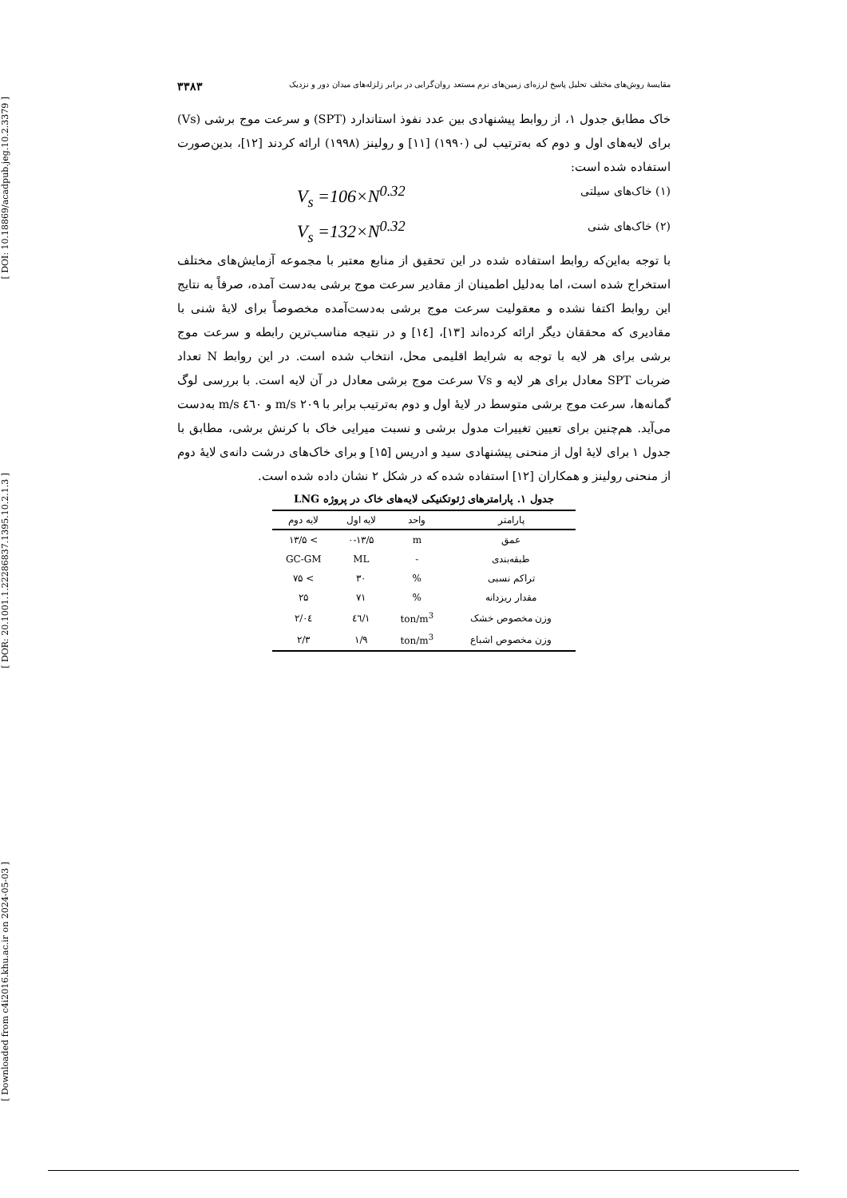[ DOI: 10.18869/acadpub.jeg.10.2.3379 ]
[ DOR: 20.1001.1.22286837.1395.10.2.1.3 ]
[ Downloaded from c4i2016.khu.ac.ir on 2024-05-03 ]
مقایسهٔ روش‌های مختلف تحلیل پاسخ لرزه‌ای زمین‌های نرم مستعد روان‌گرایی در برابر زلزله‌های میدان دور و نزدیک ۳۳۸۳
خاک مطابق جدول ۱، از روابط پیشنهادی بین عدد نفوذ استاندارد (SPT) و سرعت موج برشی (Vs) برای لایه‌های اول و دوم که به‌ترتیب لی (۱۹۹۰) [۱۱] و رولینز (۱۹۹۸) ارائه کردند [۱۲]، بدین‌صورت استفاده شده است:
(۱) خاک‌های سیلتی V<sub>s</sub> =106×N<sup>0.32</sup>
(۲) خاک‌های شنی V<sub>s</sub> =132×N<sup>0.32</sup>
با توجه به‌این‌که روابط استفاده شده در این تحقیق از منابع معتبر با مجموعه آزمایش‌های مختلف استخراج شده است، اما به‌دلیل اطمینان از مقادیر سرعت موج برشی به‌دست آمده، صرفاً به نتایج این روابط اکتفا نشده و معقولیت سرعت موج برشی به‌دست‌آمده مخصوصاً برای لایهٔ شنی با مقادیری که محققان دیگر ارائه کرده‌اند [۱۳]، [۱٤] و در نتیجه مناسب‌ترین رابطه و سرعت موج برشی برای هر لایه با توجه به شرایط اقلیمی محل، انتخاب شده است. در این روابط N تعداد ضربات SPT معادل برای هر لایه و Vs سرعت موج برشی معادل در آن لایه است. با بررسی لوگ گمانه‌ها، سرعت موج برشی متوسط در لایهٔ اول و دوم به‌ترتیب برابر با ۲۰۹ m/s و ٤٦۰ m/s به‌دست می‌آید. هم‌چنین برای تعیین تغییرات مدول برشی و نسبت میرایی خاک با کرنش برشی، مطابق با جدول ۱ برای لایهٔ اول از منحنی پیشنهادی سید و ادریس [۱۵] و برای خاک‌های درشت دانه‌ی لایهٔ دوم از منحنی رولینز و همکاران [۱۲] استفاده شده که در شکل ۲ نشان داده شده است.
جدول ۱. پارامترهای ژئوتکنیکی لایه‌های خاک در پروژه LNG
| پارامتر | واحد | لایه اول | لایه دوم |
| --- | --- | --- | --- |
| عمق | m | ۰-۱۳/۵ | > ۱۳/۵ |
| طبقه‌بندی | - | ML | GC-GM |
| تراکم نسبی | % | ۳۰ | > ۷۵ |
| مقدار ریزدانه | % | ۷۱ | ۲۵ |
| وزن مخصوص خشک | ton/m<sup>3</sup> | ۱/٤٦ | ۲/۰٤ |
| وزن مخصوص اشباع | ton/m<sup>3</sup> | ۱/۹ | ۲/۳ |